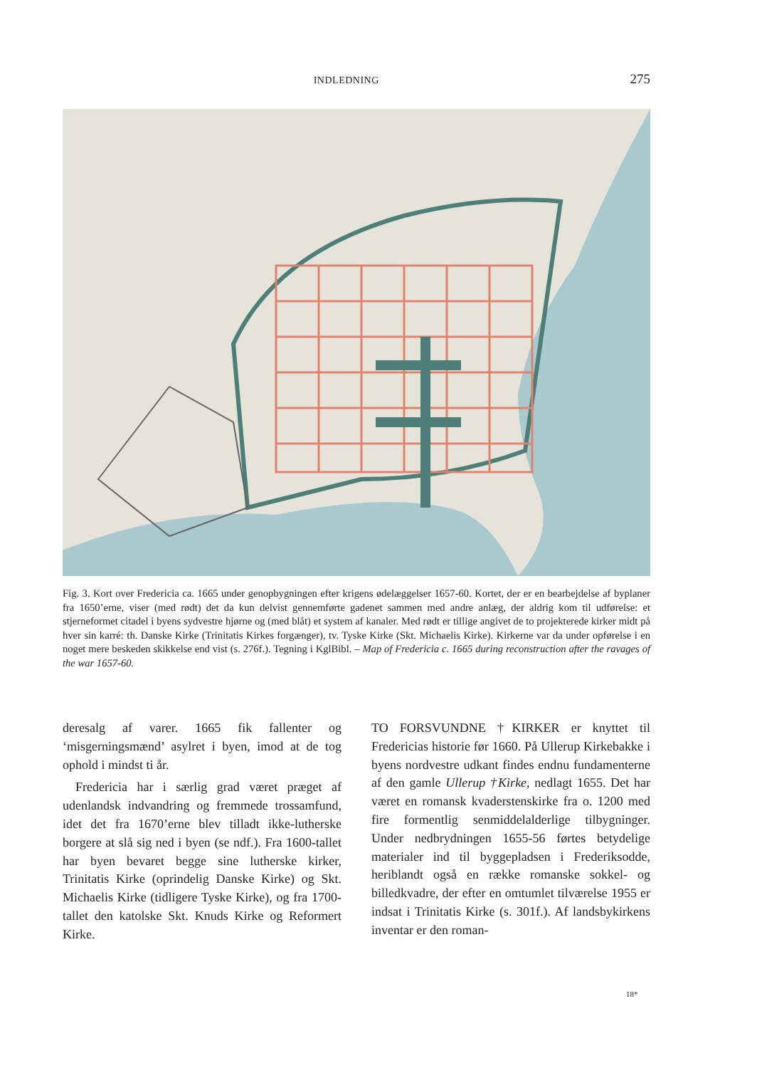INDLEDNING 275
Fig. 3. Kort over Fredericia ca. 1665 under genopbygningen efter krigens ødelæggelser 1657-60. Kortet, der er en bearbejdelse af byplaner fra 1650’erne, viser (med rødt) det da kun delvist gennemførte gadenet sammen med andre anlæg, der aldrig kom til udførelse: et stjerneformet citadel i byens sydvestre hjørne og (med blåt) et system af kanaler. Med rødt er tillige angivet de to projekterede kirker midt på hver sin karré: th. Danske Kirke (Trinitatis Kirkes forgænger), tv. Tyske Kirke (Skt. Michaelis Kirke). Kirkerne var da under opførelse i en noget mere beskeden skikkelse end vist (s. 276f.). Tegning i KglBibl. – Map of Fredericia c. 1665 during reconstruction after the ravages of the war 1657-60.
deresalg af varer. 1665 fik fallenter og ‘misgerningsmænd’ asylret i byen, imod at de tog ophold i mindst ti år.
Fredericia har i særlig grad været præget af udenlandsk indvandring og fremmede trossamfund, idet det fra 1670’erne blev tilladt ikke-lutherske borgere at slå sig ned i byen (se ndf.). Fra 1600-tallet har byen bevaret begge sine lutherske kirker, Trinitatis Kirke (oprindelig Danske Kirke) og Skt. Michaelis Kirke (tidligere Tyske Kirke), og fra 1700-tallet den katolske Skt. Knuds Kirke og Reformert Kirke.
TO FORSVUNDNE †KIRKER er knyttet til Fredericias historie før 1660. På Ullerup Kirkebakke i byens nordvestre udkant findes endnu fundamenterne af den gamle Ullerup †Kirke, nedlagt 1655. Det har været en romansk kvaderstenskirke fra o. 1200 med fire formentlig senmiddelalderlige tilbygninger. Under nedbrydningen 1655-56 førtes betydelige materialer ind til byggepladsen i Frederiksodde, heriblandt også en række romanske sokkel- og billedkvadre, der efter en omtumlet tilværelse 1955 er indsat i Trinitatis Kirke (s. 301f.). Af landsbykirkens inventar er den roman-
18*